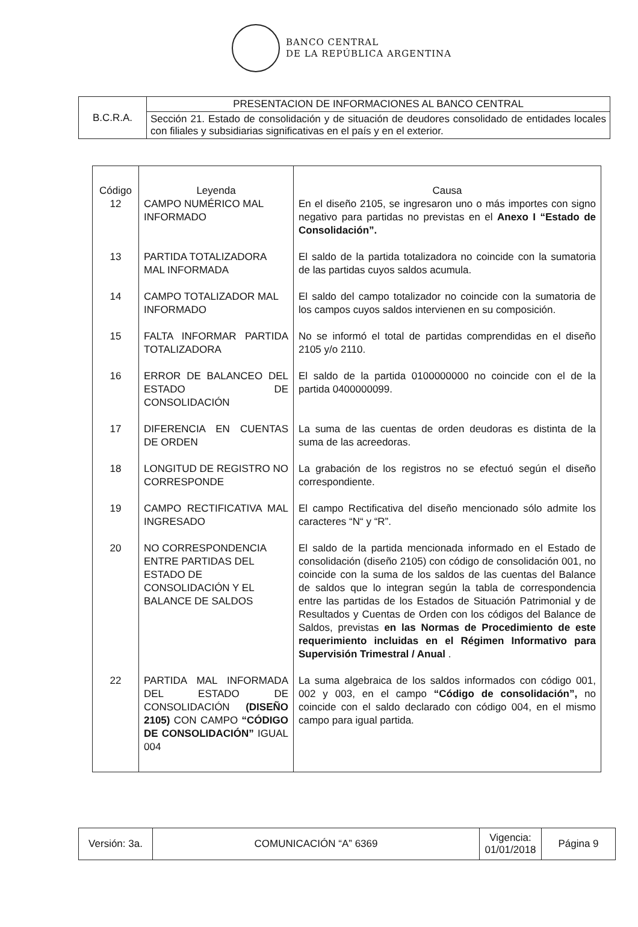BANCO CENTRAL
DE LA REPÚBLICA ARGENTINA
| B.C.R.A. | PRESENTACION DE INFORMACIONES AL BANCO CENTRAL |
| | Sección 21. Estado de consolidación y de situación de deudores consolidado de entidades locales con filiales y subsidiarias significativas en el país y en el exterior. |
| Código | Leyenda | Causa |
| --- | --- | --- |
| 12 | CAMPO NUMÉRICO MAL INFORMADO | En el diseño 2105, se ingresaron uno o más importes con signo negativo para partidas no previstas en el Anexo I “Estado de Consolidación”. |
| 13 | PARTIDA TOTALIZADORA MAL INFORMADA | El saldo de la partida totalizadora no coincide con la sumatoria de las partidas cuyos saldos acumula. |
| 14 | CAMPO TOTALIZADOR MAL INFORMADO | El saldo del campo totalizador no coincide con la sumatoria de los campos cuyos saldos intervienen en su composición. |
| 15 | FALTA INFORMAR PARTIDA TOTALIZADORA | No se informó el total de partidas comprendidas en el diseño 2105 y/o 2110. |
| 16 | ERROR DE BALANCEO DEL ESTADO DE CONSOLIDACIÓN | El saldo de la partida 0100000000 no coincide con el de la partida 0400000099. |
| 17 | DIFERENCIA EN CUENTAS DE ORDEN | La suma de las cuentas de orden deudoras es distinta de la suma de las acreedoras. |
| 18 | LONGITUD DE REGISTRO NO CORRESPONDE | La grabación de los registros no se efectuó según el diseño correspondiente. |
| 19 | CAMPO RECTIFICATIVA MAL INGRESADO | El campo Rectificativa del diseño mencionado sólo admite los caracteres “N“ y “R”. |
| 20 | NO CORRESPONDENCIA ENTRE PARTIDAS DEL ESTADO DE CONSOLIDACIÓN Y EL BALANCE DE SALDOS | El saldo de la partida mencionada informado en el Estado de consolidación (diseño 2105) con código de consolidación 001, no coincide con la suma de los saldos de las cuentas del Balance de saldos que lo integran según la tabla de correspondencia entre las partidas de los Estados de Situación Patrimonial y de Resultados y Cuentas de Orden con los códigos del Balance de Saldos, previstas en las Normas de Procedimiento de este requerimiento incluidas en el Régimen Informativo para Supervisión Trimestral / Anual . |
| 22 | PARTIDA MAL INFORMADA DEL ESTADO DE CONSOLIDACIÓN (DISEÑO 2105) CON CAMPO “CÓDIGO DE CONSOLIDACIÓN” IGUAL 004 | La suma algebraica de los saldos informados con código 001, 002 y 003, en el campo “Código de consolidación”, no coincide con el saldo declarado con código 004, en el mismo campo para igual partida. |
| Versión: 3a. | COMUNICACIÓN “A” 6369 | Vigencia: 01/01/2018 | Página 9 |